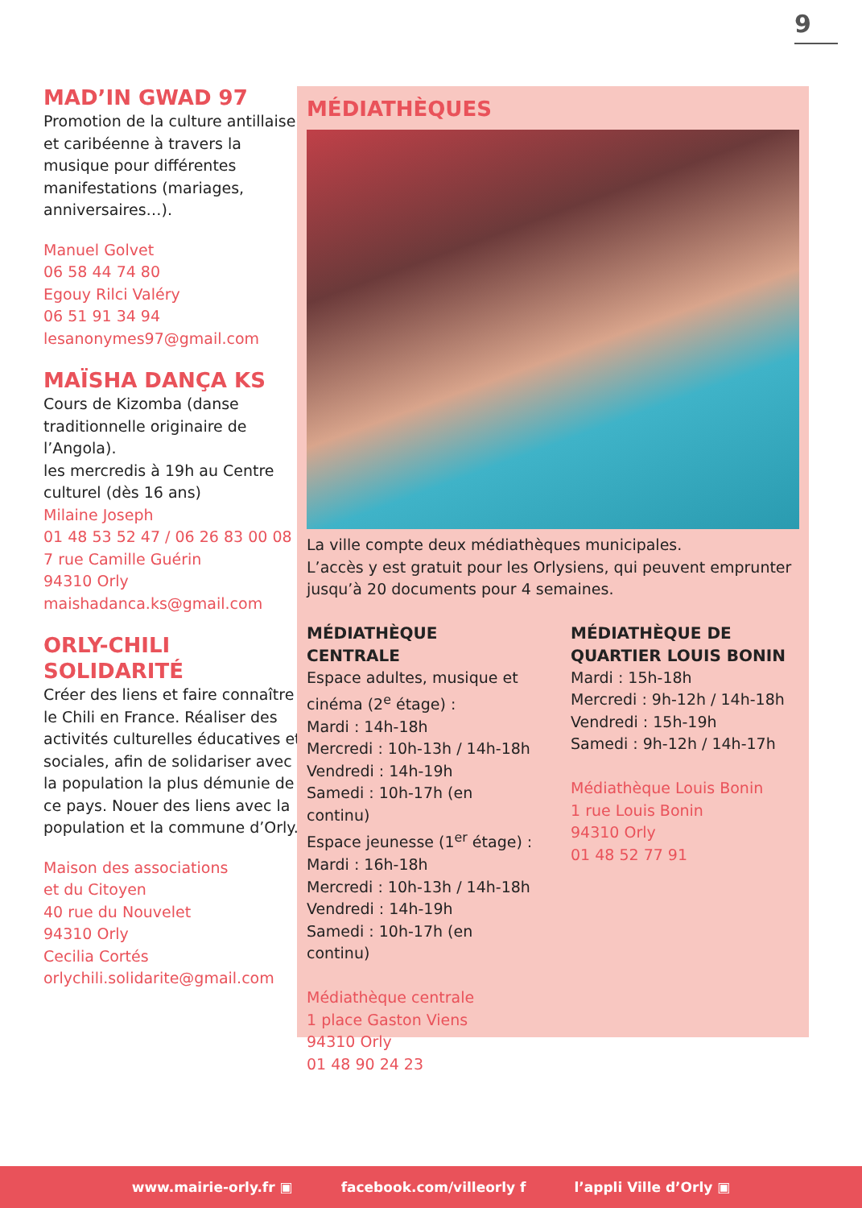9
MAD’IN GWAD 97
Promotion de la culture antillaise et caribéenne à travers la musique pour différentes manifestations (mariages, anniversaires…).
Manuel Golvet
06 58 44 74 80
Egouy Rilci Valéry
06 51 91 34 94
lesanonymes97@gmail.com
MAÏSHA DANÇA KS
Cours de Kizomba (danse traditionnelle originaire de l’Angola).
les mercredis à 19h au Centre culturel (dès 16 ans)
Milaine Joseph
01 48 53 52 47 / 06 26 83 00 08
7 rue Camille Guérin
94310 Orly
maishadanca.ks@gmail.com
ORLY-CHILI SOLIDARITÉ
Créer des liens et faire connaître le Chili en France. Réaliser des activités culturelles éducatives et sociales, afin de solidariser avec la population la plus démunie de ce pays. Nouer des liens avec la population et la commune d’Orly.
Maison des associations
et du Citoyen
40 rue du Nouvelet
94310 Orly
Cecilia Cortés
orlychili.solidarite@gmail.com
MÉDIATHÈQUES
La ville compte deux médiathèques municipales.
L’accès y est gratuit pour les Orlysiens, qui peuvent emprunter jusqu’à 20 documents pour 4 semaines.
MÉDIATHÈQUE CENTRALE
Espace adultes, musique et cinéma (2<sup>e</sup> étage) :
Mardi : 14h-18h
Mercredi : 10h-13h / 14h-18h
Vendredi : 14h-19h
Samedi : 10h-17h (en continu)
Espace jeunesse (1<sup>er</sup> étage) :
Mardi : 16h-18h
Mercredi : 10h-13h / 14h-18h
Vendredi : 14h-19h
Samedi : 10h-17h (en continu)
Médiathèque centrale
1 place Gaston Viens
94310 Orly
01 48 90 24 23
MÉDIATHÈQUE DE QUARTIER LOUIS BONIN
Mardi : 15h-18h
Mercredi : 9h-12h / 14h-18h
Vendredi : 15h-19h
Samedi : 9h-12h / 14h-17h
Médiathèque Louis Bonin
1 rue Louis Bonin
94310 Orly
01 48 52 77 91
www.mairie-orly.fr ▣ facebook.com/villeorly f l’appli Ville d’Orly ▣